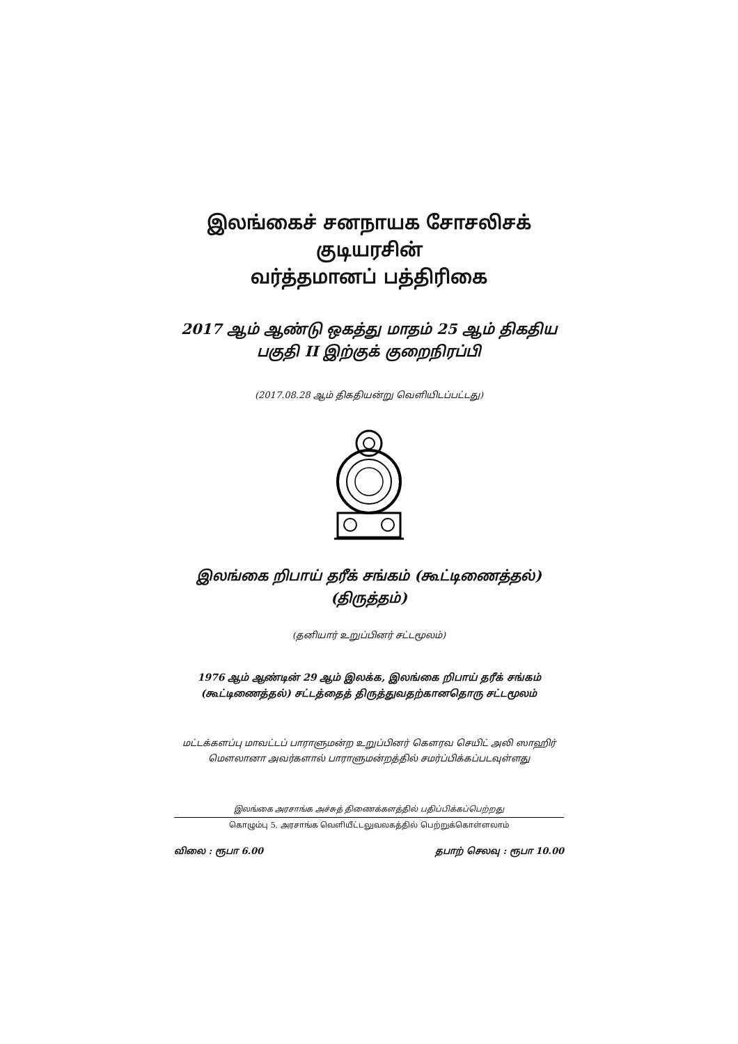இலங்கைச் சனநாயக சோசலிசக் குடியரசின்
வர்த்தமானப் பத்திரிகை
2017 ஆம் ஆண்டு ஒகத்து மாதம் 25 ஆம் திகதிய
பகுதி II இற்குக் குறைநிரப்பி
(2017.08.28 ஆம் திகதியன்று வெளியிடப்பட்டது)
இலங்கை றிபாய் தரீக் சங்கம் (கூட்டிணைத்தல்)
(திருத்தம்)
(தனியார் உறுப்பினர் சட்டமூலம்)
1976 ஆம் ஆண்டின் 29 ஆம் இலக்க, இலங்கை றிபாய் தரீக் சங்கம்
(கூட்டிணைத்தல்) சட்டத்தைத் திருத்துவதற்கானதொரு சட்டமூலம்
மட்டக்களப்பு மாவட்டப் பாராளுமன்ற உறுப்பினர் கௌரவ செயிட் அலி ஸாஹிர்
மௌலானா அவர்களால் பாராளுமன்றத்தில் சமர்ப்பிக்கப்படவுள்ளது
இலங்கை அரசாங்க அச்சுத் திணைக்களத்தில் பதிப்பிக்கப்பெற்றது
கொழும்பு 5, அரசாங்க வெளியீட்டலுவலகத்தில் பெற்றுக்கொள்ளலாம்
விலை : ரூபா 6.00 தபாற் செலவு : ரூபா 10.00